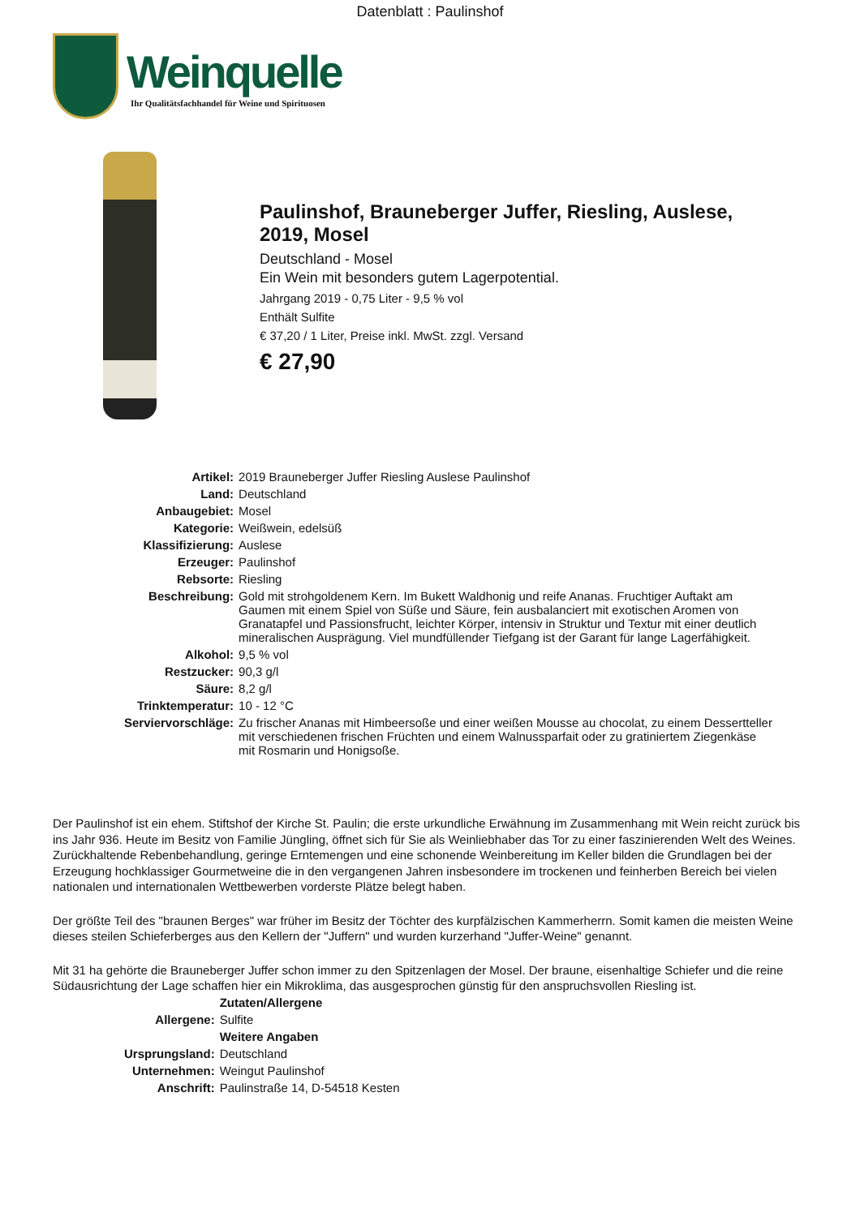Datenblatt : Paulinshof
Weinquelle
Ihr Qualitätsfachhandel für Weine und Spirituosen
Paulinshof, Brauneberger Juffer, Riesling, Auslese,
2019, Mosel
Deutschland - Mosel
Ein Wein mit besonders gutem Lagerpotential.
Jahrgang 2019 - 0,75 Liter - 9,5 % vol
Enthält Sulfite
€ 37,20 / 1 Liter, Preise inkl. MwSt. zzgl. Versand
€ 27,90
| Artikel: | 2019 Brauneberger Juffer Riesling Auslese Paulinshof |
| Land: | Deutschland |
| Anbaugebiet: | Mosel |
| Kategorie: | Weißwein, edelsüß |
| Klassifizierung: | Auslese |
| Erzeuger: | Paulinshof |
| Rebsorte: | Riesling |
| Beschreibung: | Gold mit strohgoldenem Kern. Im Bukett Waldhonig und reife Ananas. Fruchtiger Auftakt am Gaumen mit einem Spiel von Süße und Säure, fein ausbalanciert mit exotischen Aromen von Granatapfel und Passionsfrucht, leichter Körper, intensiv in Struktur und Textur mit einer deutlich mineralischen Ausprägung. Viel mundfüllender Tiefgang ist der Garant für lange Lagerfähigkeit. |
| Alkohol: | 9,5 % vol |
| Restzucker: | 90,3 g/l |
| Säure: | 8,2 g/l |
| Trinktemperatur: | 10 - 12 °C |
| Serviervorschläge: | Zu frischer Ananas mit Himbeersoße und einer weißen Mousse au chocolat, zu einem Dessertteller mit verschiedenen frischen Früchten und einem Walnussparfait oder zu gratiniertem Ziegenkäse mit Rosmarin und Honigsoße. |
Der Paulinshof ist ein ehem. Stiftshof der Kirche St. Paulin; die erste urkundliche Erwähnung im Zusammenhang mit Wein reicht zurück bis ins Jahr 936. Heute im Besitz von Familie Jüngling, öffnet sich für Sie als Weinliebhaber das Tor zu einer faszinierenden Welt des Weines. Zurückhaltende Rebenbehandlung, geringe Erntemengen und eine schonende Weinbereitung im Keller bilden die Grundlagen bei der Erzeugung hochklassiger Gourmetweine die in den vergangenen Jahren insbesondere im trockenen und feinherben Bereich bei vielen nationalen und internationalen Wettbewerben vorderste Plätze belegt haben.
Der größte Teil des "braunen Berges" war früher im Besitz der Töchter des kurpfälzischen Kammerherrn. Somit kamen die meisten Weine dieses steilen Schieferberges aus den Kellern der "Juffern" und wurden kurzerhand "Juffer-Weine" genannt.
Mit 31 ha gehörte die Brauneberger Juffer schon immer zu den Spitzenlagen der Mosel. Der braune, eisenhaltige Schiefer und die reine Südausrichtung der Lage schaffen hier ein Mikroklima, das ausgesprochen günstig für den anspruchsvollen Riesling ist.
| | Zutaten/Allergene |
| Allergene: | Sulfite |
| | Weitere Angaben |
| Ursprungsland: | Deutschland |
| Unternehmen: | Weingut Paulinshof |
| Anschrift: | Paulinstraße 14, D-54518 Kesten |